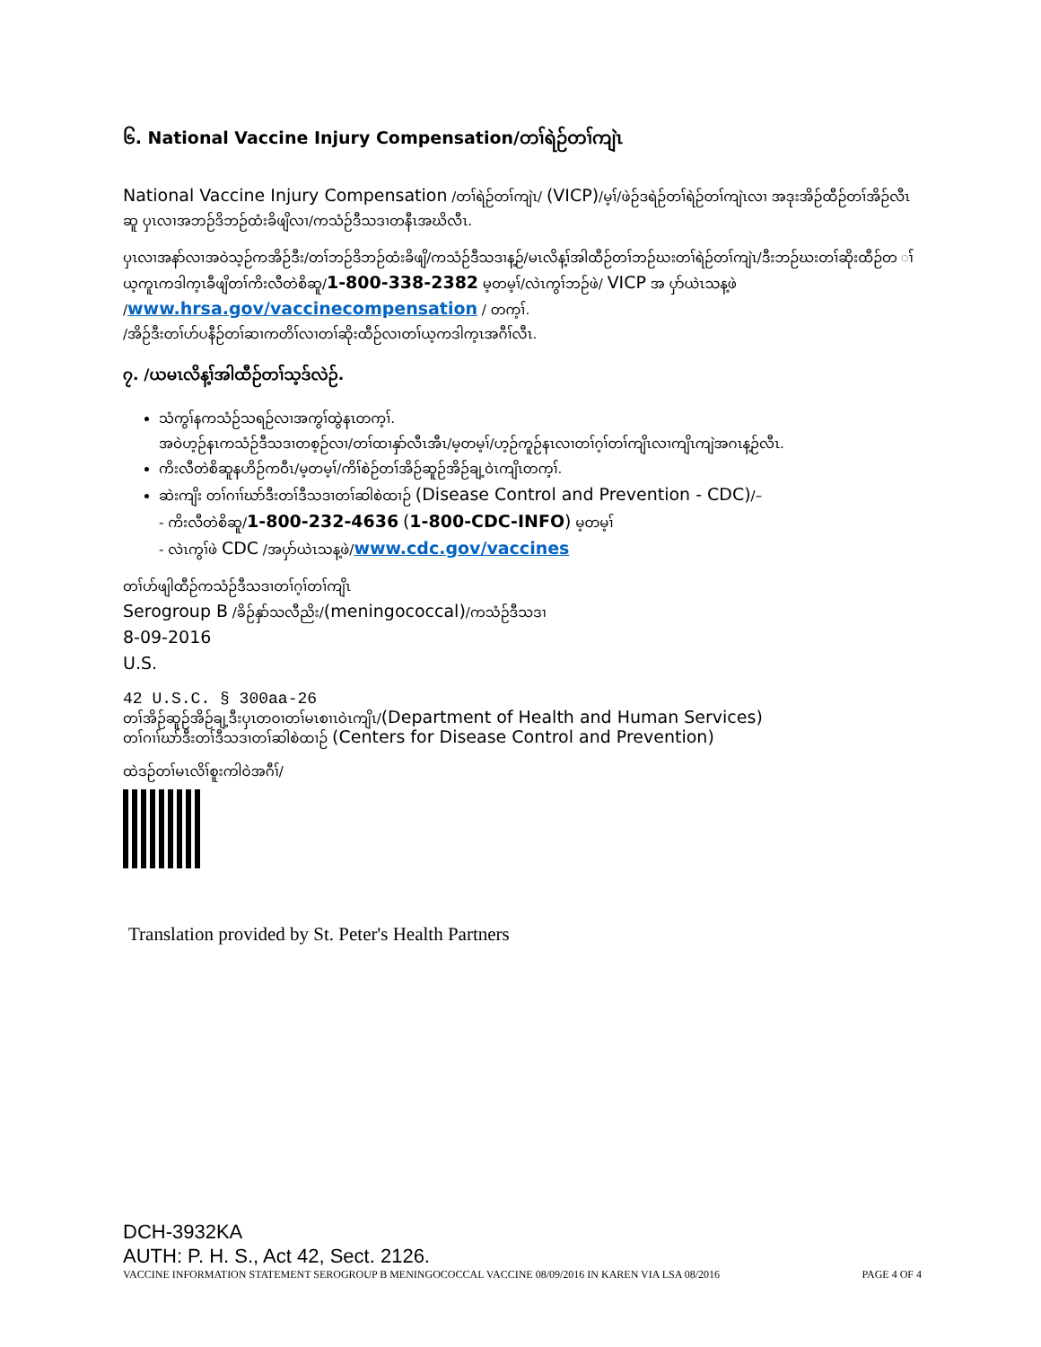၆. National Vaccine Injury Compensation/တၢ်ရဲဉ်တၢ်ကျဲၤ
National Vaccine Injury Compensation /တၢ်ရဲဉ်တၢ်ကျဲၤ/ (VICP)/မ့ၢ်/ဖဲဉ်ဒရဲဉ်တၢ်ရဲဉ်တၢ်ကျဲၤလၢ အဒုးအိဉ်ထီဉ်တၢ်အိဉ်လီၤ ဆူ ပှၤလၢအဘဉ်ဒိဘဉ်ထံးခိဖျိလၢ/ကသံဉ်ဒီသဒၢတနီၤအဃိလီၤ.
ပှၤလၢအနာ်လၢအဝဲသ့ဉ်ကအိဉ်ဒီး/တၢ်ဘဉ်ဒိဘဉ်ထံးခိဖျိ/ကသံဉ်ဒီသဒၢန့ဉ်/မၤလိန့ၢ်အါထီဉ်တၢ်ဘဉ်ဃးတၢ်ရဲဉ်တၢ်ကျဲၤ/ဒီးဘဉ်ဃးတၢ်ဆိုးထီဉ်တ ၢ်ယ့ကူၤကဒါက့ၤခီဖျိတၢ်ကိးလီတဲစိဆူ/1-800-338-2382 မ့တမ့ၢ်/လဲၤကွၢ်ဘဉ်ဖဲ/ VICP အ ပှာ်ယဲၤသန့ဖဲ
/www.hrsa.gov/vaccinecompensation / တက့ၢ်.
/အိဉ်ဒီးတၢ်ဟ်ပနီဉ်တၢ်ဆၢကတိၢ်လၢတၢ်ဆိုးထီဉ်လၢတၢ်ယ့ကဒါက့ၤအဂီၢ်လီၤ.
၇. /ယမၤလိန့ၢ်အါထီဉ်တၢ်သ့ဒ်လဲဉ်.
သံကွၢ်နကသံဉ်သရဉ်လၢအကွၢ်ထွဲနၤတက့ၢ်.
အဝဲဟ့ဉ်နၤကသံဉ်ဒီသဒၢတစ့ဉ်လၢ/တၢ်ထၢနှာ်လီၤအီၤ/မ့တမ့ၢ်/ဟ့ဉ်ကူဉ်နၤလၢတၢ်ဂ့ၢ်တၢ်ကျိၤလၢကျိၤကျဲအဂၤန့ဉ်လီၤ.
ကိးလီတဲစိဆူနဟိဉ်ကဝီၤ/မ့တမ့ၢ်/ကိၢ်စဲဉ်တၢ်အိဉ်ဆူဉ်အိဉ်ချ့ဝဲၤကျိၤတက့ၢ်.
ဆဲးကျိး တၢ်ဂၢၢ်ဃာ်ဒီးတၢ်ဒီသဒၢတၢ်ဆါစဲထၢဉ် (Disease Control and Prevention - CDC)/–
- ကိးလီတဲစိဆူ/1-800-232-4636 (1-800-CDC-INFO) မ့တမ့ၢ်
- လဲၤကွၢ်ဖဲ CDC /အပှာ်ယဲၤသန့ဖဲ/www.cdc.gov/vaccines
တၢ်ဟ်ဖျါထီဉ်ကသံဉ်ဒီသဒၢတၢ်ဂ့ၢ်တၢ်ကျိၤ
Serogroup B /ခိဉ်နှာ်သလီညိး/(meningococcal)/ကသံဉ်ဒီသဒၢ
8-09-2016
U.S.
42 U.S.C. § 300aa-26
တၢ်အိဉ်ဆူဉ်အိဉ်ချ့ဒီးပှၤတဝၢတၢ်မၤစၢၤဝဲၤကျိၤ/(Department of Health and Human Services)
တၢ်ဂၢၢ်ဃာ်ဒီးတၢ်ဒီသဒၢတၢ်ဆါစဲထၢဉ် (Centers for Disease Control and Prevention)
ထဲဒဉ်တၢ်မၤလိၢ်စူးကါဝဲအဂီၢ်/
Translation provided by St. Peter's Health Partners
DCH-3932KA
AUTH: P. H. S., Act 42, Sect. 2126.
VACCINE INFORMATION STATEMENT SEROGROUP B MENINGOCOCCAL VACCINE 08/09/2016 IN KAREN VIA LSA 08/2016 PAGE 4 OF 4